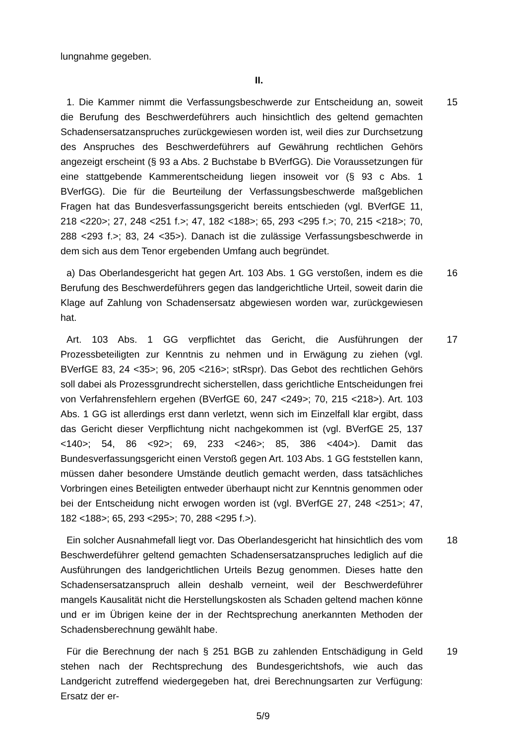lungnahme gegeben.
II.
1. Die Kammer nimmt die Verfassungsbeschwerde zur Entscheidung an, soweit die Berufung des Beschwerdeführers auch hinsichtlich des geltend gemachten Schadensersatzanspruches zurückgewiesen worden ist, weil dies zur Durchsetzung des Anspruches des Beschwerdeführers auf Gewährung rechtlichen Gehörs angezeigt erscheint (§ 93 a Abs. 2 Buchstabe b BVerfGG). Die Voraussetzungen für eine stattgebende Kammerentscheidung liegen insoweit vor (§ 93 c Abs. 1 BVerfGG). Die für die Beurteilung der Verfassungsbeschwerde maßgeblichen Fragen hat das Bundesverfassungsgericht bereits entschieden (vgl. BVerfGE 11, 218 <220>; 27, 248 <251 f.>; 47, 182 <188>; 65, 293 <295 f.>; 70, 215 <218>; 70, 288 <293 f.>; 83, 24 <35>). Danach ist die zulässige Verfassungsbeschwerde in dem sich aus dem Tenor ergebenden Umfang auch begründet.
15
a) Das Oberlandesgericht hat gegen Art. 103 Abs. 1 GG verstoßen, indem es die Berufung des Beschwerdeführers gegen das landgerichtliche Urteil, soweit darin die Klage auf Zahlung von Schadensersatz abgewiesen worden war, zurückgewiesen hat.
16
Art. 103 Abs. 1 GG verpflichtet das Gericht, die Ausführungen der Prozessbeteiligten zur Kenntnis zu nehmen und in Erwägung zu ziehen (vgl. BVerfGE 83, 24 <35>; 96, 205 <216>; stRspr). Das Gebot des rechtlichen Gehörs soll dabei als Prozessgrundrecht sicherstellen, dass gerichtliche Entscheidungen frei von Verfahrensfehlern ergehen (BVerfGE 60, 247 <249>; 70, 215 <218>). Art. 103 Abs. 1 GG ist allerdings erst dann verletzt, wenn sich im Einzelfall klar ergibt, dass das Gericht dieser Verpflichtung nicht nachgekommen ist (vgl. BVerfGE 25, 137 <140>; 54, 86 <92>; 69, 233 <246>; 85, 386 <404>). Damit das Bundesverfassungsgericht einen Verstoß gegen Art. 103 Abs. 1 GG feststellen kann, müssen daher besondere Umstände deutlich gemacht werden, dass tatsächliches Vorbringen eines Beteiligten entweder überhaupt nicht zur Kenntnis genommen oder bei der Entscheidung nicht erwogen worden ist (vgl. BVerfGE 27, 248 <251>; 47, 182 <188>; 65, 293 <295>; 70, 288 <295 f.>).
17
Ein solcher Ausnahmefall liegt vor. Das Oberlandesgericht hat hinsichtlich des vom Beschwerdeführer geltend gemachten Schadensersatzanspruches lediglich auf die Ausführungen des landgerichtlichen Urteils Bezug genommen. Dieses hatte den Schadensersatzanspruch allein deshalb verneint, weil der Beschwerdeführer mangels Kausalität nicht die Herstellungskosten als Schaden geltend machen könne und er im Übrigen keine der in der Rechtsprechung anerkannten Methoden der Schadensberechnung gewählt habe.
18
Für die Berechnung der nach § 251 BGB zu zahlenden Entschädigung in Geld stehen nach der Rechtsprechung des Bundesgerichtshofs, wie auch das Landgericht zutreffend wiedergegeben hat, drei Berechnungsarten zur Verfügung: Ersatz der er-
19
5/9